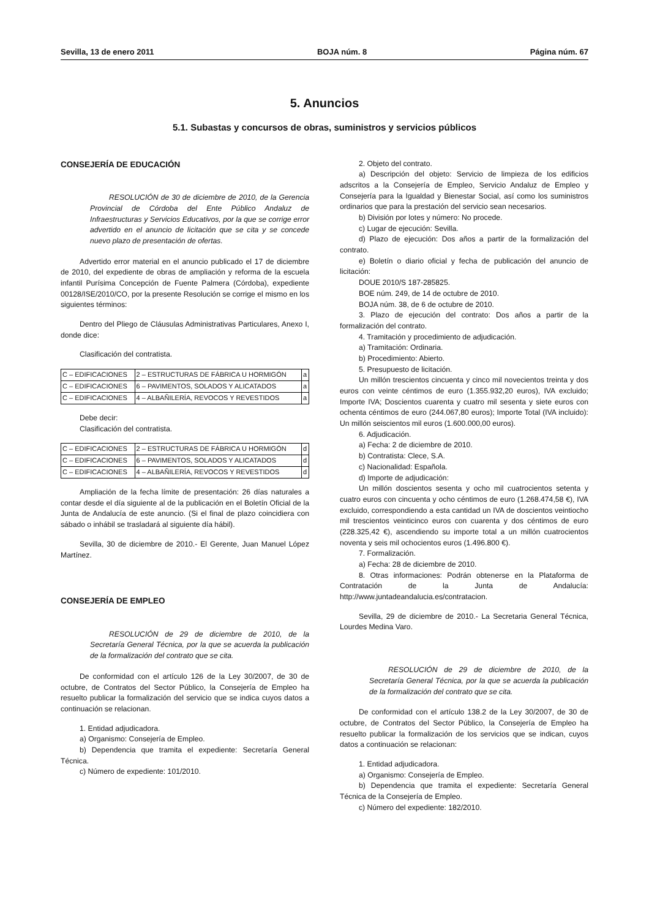Sevilla, 13 de enero 2011 BOJA núm. 8 Página núm. 67
5. Anuncios
5.1. Subastas y concursos de obras, suministros y servicios públicos
CONSEJERÍA DE EDUCACIÓN
RESOLUCIÓN de 30 de diciembre de 2010, de la Gerencia Provincial de Córdoba del Ente Público Andaluz de Infraestructuras y Servicios Educativos, por la que se corrige error advertido en el anuncio de licitación que se cita y se concede nuevo plazo de presentación de ofertas.
Advertido error material en el anuncio publicado el 17 de diciembre de 2010, del expediente de obras de ampliación y reforma de la escuela infantil Purísima Concepción de Fuente Palmera (Córdoba), expediente 00128/ISE/2010/CO, por la presente Resolución se corrige el mismo en los siguientes términos:
Dentro del Pliego de Cláusulas Administrativas Particulares, Anexo I, donde dice:
Clasificación del contratista.
| C – EDIFICACIONES | 2 – ESTRUCTURAS DE FÁBRICA U HORMIGÓN | a |
| C – EDIFICACIONES | 6 – PAVIMENTOS, SOLADOS Y ALICATADOS | a |
| C – EDIFICACIONES | 4 – ALBAÑILERÍA, REVOCOS Y REVESTIDOS | a |
Debe decir:
Clasificación del contratista.
| C – EDIFICACIONES | 2 – ESTRUCTURAS DE FÁBRICA U HORMIGÓN | d |
| C – EDIFICACIONES | 6 – PAVIMENTOS, SOLADOS Y ALICATADOS | d |
| C – EDIFICACIONES | 4 – ALBAÑILERÍA, REVOCOS Y REVESTIDOS | d |
Ampliación de la fecha límite de presentación: 26 días naturales a contar desde el día siguiente al de la publicación en el Boletín Oficial de la Junta de Andalucía de este anuncio. (Si el final de plazo coincidiera con sábado o inhábil se trasladará al siguiente día hábil).
Sevilla, 30 de diciembre de 2010.- El Gerente, Juan Manuel López Martínez.
CONSEJERÍA DE EMPLEO
RESOLUCIÓN de 29 de diciembre de 2010, de la Secretaría General Técnica, por la que se acuerda la publicación de la formalización del contrato que se cita.
De conformidad con el artículo 126 de la Ley 30/2007, de 30 de octubre, de Contratos del Sector Público, la Consejería de Empleo ha resuelto publicar la formalización del servicio que se indica cuyos datos a continuación se relacionan.
1. Entidad adjudicadora.
a) Organismo: Consejería de Empleo.
b) Dependencia que tramita el expediente: Secretaría General Técnica.
c) Número de expediente: 101/2010.
2. Objeto del contrato.
a) Descripción del objeto: Servicio de limpieza de los edificios adscritos a la Consejería de Empleo, Servicio Andaluz de Empleo y Consejería para la Igualdad y Bienestar Social, así como los suministros ordinarios que para la prestación del servicio sean necesarios.
b) División por lotes y número: No procede.
c) Lugar de ejecución: Sevilla.
d) Plazo de ejecución: Dos años a partir de la formalización del contrato.
e) Boletín o diario oficial y fecha de publicación del anuncio de licitación:
DOUE 2010/S 187-285825.
BOE núm. 249, de 14 de octubre de 2010.
BOJA núm. 38, de 6 de octubre de 2010.
3. Plazo de ejecución del contrato: Dos años a partir de la formalización del contrato.
4. Tramitación y procedimiento de adjudicación.
a) Tramitación: Ordinaria.
b) Procedimiento: Abierto.
5. Presupuesto de licitación.
Un millón trescientos cincuenta y cinco mil novecientos treinta y dos euros con veinte céntimos de euro (1.355.932,20 euros), IVA excluido; Importe IVA; Doscientos cuarenta y cuatro mil sesenta y siete euros con ochenta céntimos de euro (244.067,80 euros); Importe Total (IVA incluido): Un millón seiscientos mil euros (1.600.000,00 euros).
6. Adjudicación.
a) Fecha: 2 de diciembre de 2010.
b) Contratista: Clece, S.A.
c) Nacionalidad: Española.
d) Importe de adjudicación:
Un millón doscientos sesenta y ocho mil cuatrocientos setenta y cuatro euros con cincuenta y ocho céntimos de euro (1.268.474,58 €), IVA excluido, correspondiendo a esta cantidad un IVA de doscientos veintiocho mil trescientos veinticinco euros con cuarenta y dos céntimos de euro (228.325,42 €), ascendiendo su importe total a un millón cuatrocientos noventa y seis mil ochocientos euros (1.496.800 €).
7. Formalización.
a) Fecha: 28 de diciembre de 2010.
8. Otras informaciones: Podrán obtenerse en la Plataforma de Contratación de la Junta de Andalucía: http://www.juntadeandalucia.es/contratacion.
Sevilla, 29 de diciembre de 2010.- La Secretaria General Técnica, Lourdes Medina Varo.
RESOLUCIÓN de 29 de diciembre de 2010, de la Secretaría General Técnica, por la que se acuerda la publicación de la formalización del contrato que se cita.
De conformidad con el artículo 138.2 de la Ley 30/2007, de 30 de octubre, de Contratos del Sector Público, la Consejería de Empleo ha resuelto publicar la formalización de los servicios que se indican, cuyos datos a continuación se relacionan:
1. Entidad adjudicadora.
a) Organismo: Consejería de Empleo.
b) Dependencia que tramita el expediente: Secretaría General Técnica de la Consejería de Empleo.
c) Número del expediente: 182/2010.